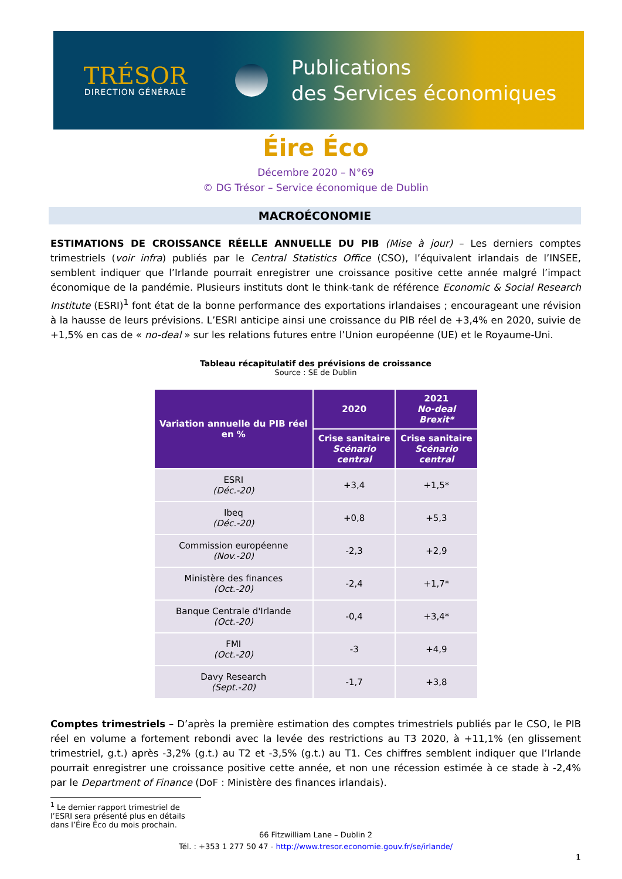TRÉSOR
DIRECTION GÉNÉRALE
Publications
des Services économiques
Éire Éco
Décembre 2020 – N°69
© DG Trésor – Service économique de Dublin
MACROÉCONOMIE
ESTIMATIONS DE CROISSANCE RÉELLE ANNUELLE DU PIB (Mise à jour) – Les derniers comptes trimestriels (voir infra) publiés par le Central Statistics Office (CSO), l’équivalent irlandais de l’INSEE, semblent indiquer que l’Irlande pourrait enregistrer une croissance positive cette année malgré l’impact économique de la pandémie. Plusieurs instituts dont le think-tank de référence Economic & Social Research Institute (ESRI)<sup>1</sup> font état de la bonne performance des exportations irlandaises ; encourageant une révision à la hausse de leurs prévisions. L’ESRI anticipe ainsi une croissance du PIB réel de +3,4% en 2020, suivie de +1,5% en cas de « no-deal » sur les relations futures entre l’Union européenne (UE) et le Royaume-Uni.
Tableau récapitulatif des prévisions de croissance
Source : SE de Dublin
| Variation annuelle du PIB réel en % | 2020 | 2021 No-deal Brexit* |
| --- | --- | --- |
| | Crise sanitaire Scénario central | Crise sanitaire Scénario central |
| ESRI (Déc.-20) | +3,4 | +1,5* |
| Ibeq (Déc.-20) | +0,8 | +5,3 |
| Commission européenne (Nov.-20) | -2,3 | +2,9 |
| Ministère des finances (Oct.-20) | -2,4 | +1,7* |
| Banque Centrale d'Irlande (Oct.-20) | -0,4 | +3,4* |
| FMI (Oct.-20) | -3 | +4,9 |
| Davy Research (Sept.-20) | -1,7 | +3,8 |
Comptes trimestriels – D’après la première estimation des comptes trimestriels publiés par le CSO, le PIB réel en volume a fortement rebondi avec la levée des restrictions au T3 2020, à +11,1% (en glissement trimestriel, g.t.) après -3,2% (g.t.) au T2 et -3,5% (g.t.) au T1. Ces chiffres semblent indiquer que l’Irlande pourrait enregistrer une croissance positive cette année, et non une récession estimée à ce stade à -2,4% par le Department of Finance (DoF : Ministère des finances irlandais).
<sup>1</sup> Le dernier rapport trimestriel de l’ESRI sera présenté plus en détails dans l’Éire Éco du mois prochain.
66 Fitzwilliam Lane – Dublin 2
Tél. : +353 1 277 50 47 - http://www.tresor.economie.gouv.fr/se/irlande/
1